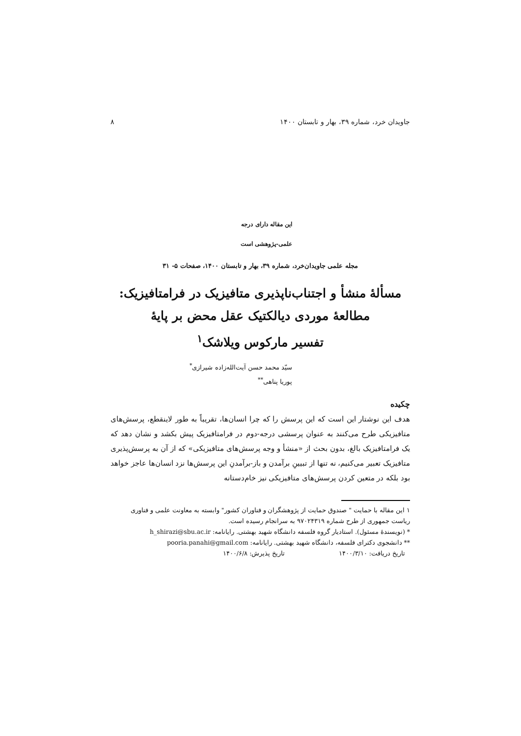جاویدان خرد، شماره ۳۹، بهار و تابستان ۱۴۰۰ ۸
این مقاله دارای درجه
علمی-پژوهشی است
مجله علمی جاویدان‌خرد، شماره ۳۹، بهار و تابستان ۱۴۰۰، صفحات ۵- ۳۱
مسألۀ منشأ و اجتناب‌ناپذیری متافیزیک در فرامتافیزیک:
مطالعۀ موردی دیالکتیک عقل محض بر پایۀ
تفسیر مارکوس ویلاشک<sup>۱</sup>
سیّد محمد حسن آیت‌الله‌زاده شیرازی<sup>*</sup>
پوریا پناهی<sup>**</sup>
چکیده
هدف این نوشتار این است که این پرسش را که چرا انسان‌ها، تقریباً به طور لاینقطع، پرسش‌های متافیزیکی طرح می‌کنند به عنوان پرسشی درجه-دوم در فرامتافیزیک پیش بکشد و نشان دهد که یک فرامتافیزیک بالغ، بدون بحث از «منشأ و وجه پرسش‌های متافیزیکی» که از آن به پرسش‌پذیری متافیزیک تعبیر می‌کنیم، نه تنها از تبیینِ برآمدن و باز-برآمدنِ این پرسش‌ها نزد انسان‌ها عاجز خواهد بود بلکه در متعین کردن پرسش‌های متافیزیکی نیز خام‌دستانه
۱ این مقاله با حمایت " صندوق حمایت از پژوهشگران و فناوران کشور" وابسته به معاونت علمی و فناوری ریاست جمهوری از طرح شماره ۹۷۰۲۴۳۱۹ به سرانجام رسیده است.
* (نویسندۀ مسئول). استادیار گروه فلسفه دانشگاه شهید بهشتی. رایانامه: h_shirazi@sbu.ac.ir
** دانشجوی دکترای فلسفه، دانشگاه شهید بهشتی. رایانامه: pooria.panahi@gmail.com
تاریخ دریافت: ۱۴۰۰/۳/۱۰ تاریخ پذیرش: ۱۴۰۰/۶/۸